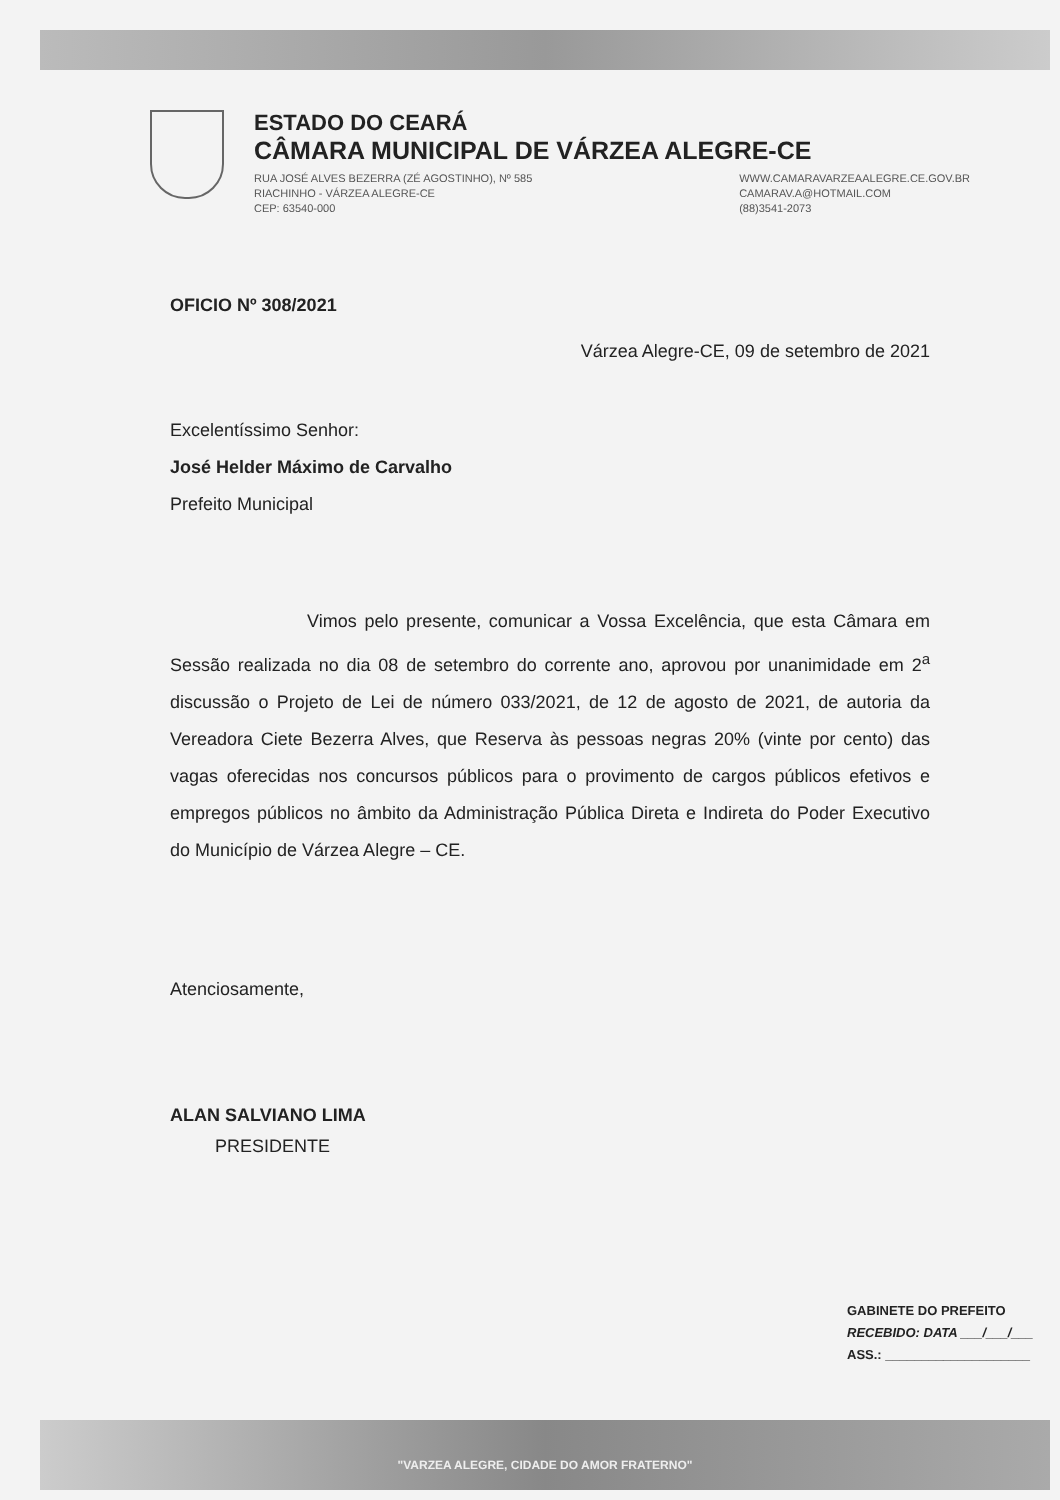ESTADO DO CEARÁ
CÂMARA MUNICIPAL DE VÁRZEA ALEGRE-CE
RUA JOSÉ ALVES BEZERRA (ZÉ AGOSTINHO), Nº 585
RIACHINHO - VÁRZEA ALEGRE-CE
CEP: 63540-000
WWW.CAMARAVARZEAALEGRE.CE.GOV.BR
CAMARAV.A@HOTMAIL.COM
(88)3541-2073
OFICIO Nº 308/2021
Várzea Alegre-CE, 09 de setembro de 2021
Excelentíssimo Senhor:
José Helder Máximo de Carvalho
Prefeito Municipal
Vimos pelo presente, comunicar a Vossa Excelência, que esta Câmara em Sessão realizada no dia 08 de setembro do corrente ano, aprovou por unanimidade em 2<sup>a</sup> discussão o Projeto de Lei de número 033/2021, de 12 de agosto de 2021, de autoria da Vereadora Ciete Bezerra Alves, que Reserva às pessoas negras 20% (vinte por cento) das vagas oferecidas nos concursos públicos para o provimento de cargos públicos efetivos e empregos públicos no âmbito da Administração Pública Direta e Indireta do Poder Executivo do Município de Várzea Alegre – CE.
Atenciosamente,
ALAN SALVIANO LIMA
PRESIDENTE
GABINETE DO PREFEITO
RECEBIDO: DATA ___/___/___
ASS.: ____________________
"VARZEA ALEGRE, CIDADE DO AMOR FRATERNO"